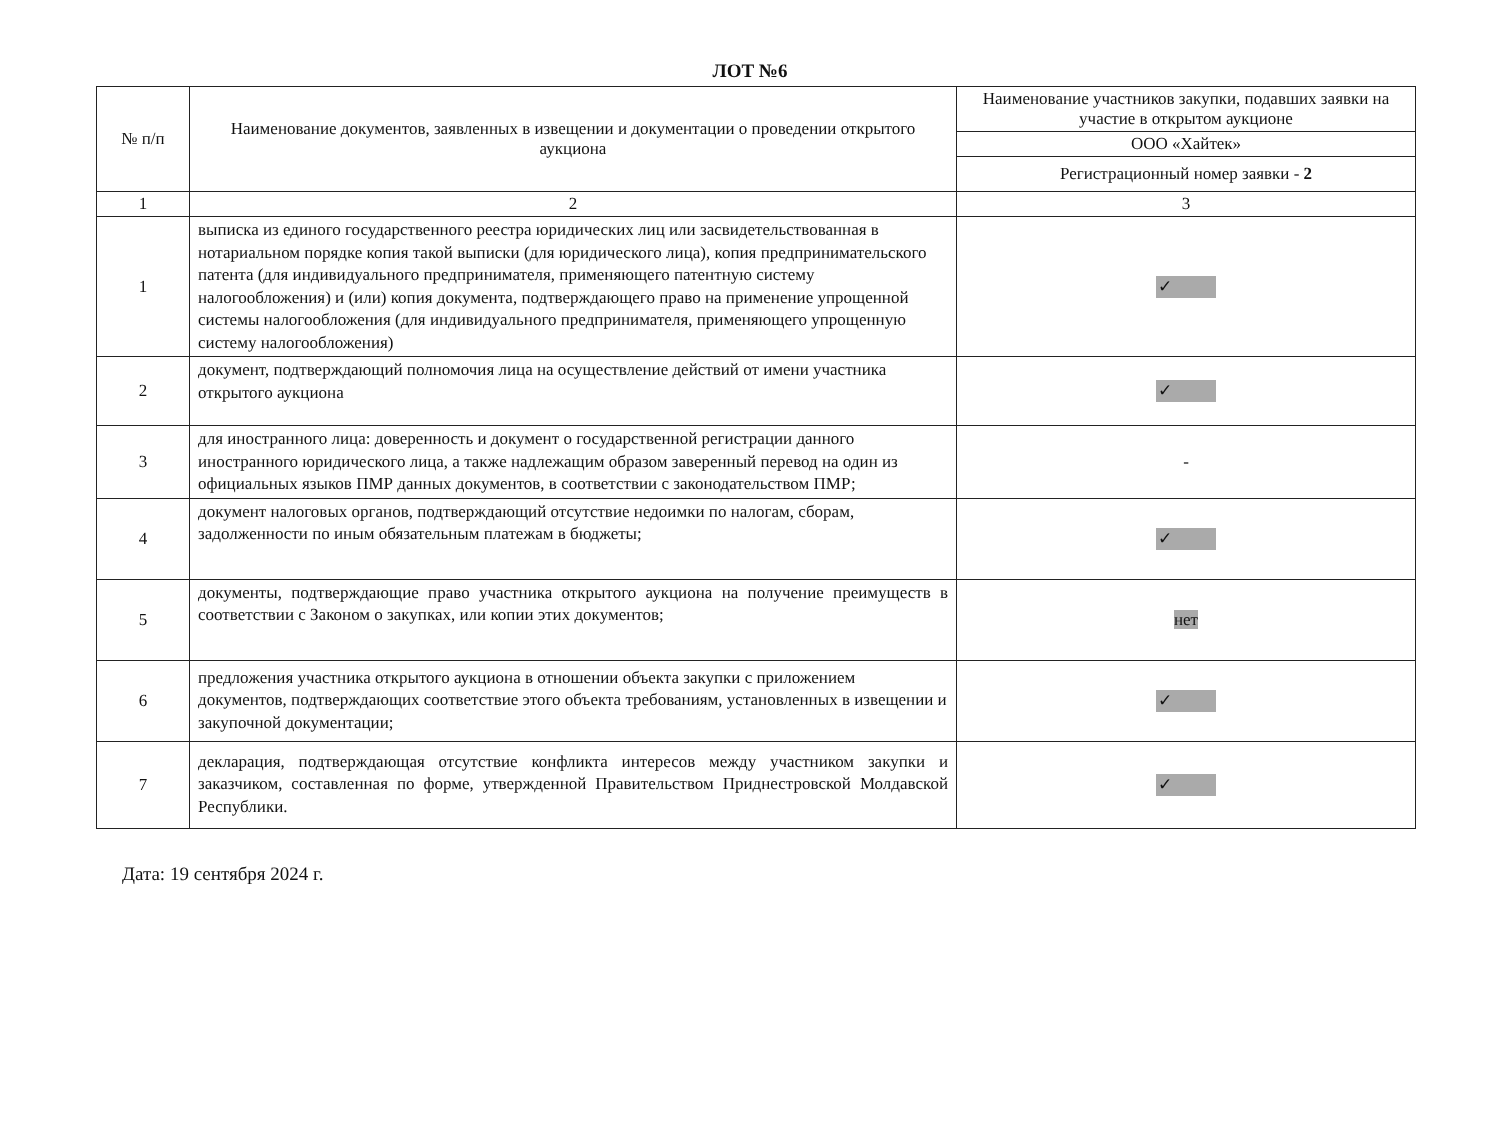ЛОТ №6
| № п/п | Наименование документов, заявленных в извещении и документации о проведении открытого аукциона | Наименование участников закупки, подавших заявки на участие в открытом аукционе |
| --- | --- | --- |
| | | ООО «Хайтек» |
| | | Регистрационный номер заявки - 2 |
| 1 | 2 | 3 |
| 1 | выписка из единого государственного реестра юридических лиц или засвидетельствованная в нотариальном порядке копия такой выписки (для юридического лица), копия предпринимательского патента (для индивидуального предпринимателя, применяющего патентную систему налогообложения) и (или) копия документа, подтверждающего право на применение упрощенной системы налогообложения (для индивидуального предпринимателя, применяющего упрощенную систему налогообложения) | ✓ |
| 2 | документ, подтверждающий полномочия лица на осуществление действий от имени участника открытого аукциона | ✓ |
| 3 | для иностранного лица: доверенность и документ о государственной регистрации данного иностранного юридического лица, а также надлежащим образом заверенный перевод на один из официальных языков ПМР данных документов, в соответствии с законодательством ПМР; | - |
| 4 | документ налоговых органов, подтверждающий отсутствие недоимки по налогам, сборам, задолженности по иным обязательным платежам в бюджеты; | ✓ |
| 5 | документы, подтверждающие право участника открытого аукциона на получение преимуществ в соответствии с Законом о закупках, или копии этих документов; | нет |
| 6 | предложения участника открытого аукциона в отношении объекта закупки с приложением документов, подтверждающих соответствие этого объекта требованиям, установленных в извещении и закупочной документации; | ✓ |
| 7 | декларация, подтверждающая отсутствие конфликта интересов между участником закупки и заказчиком, составленная по форме, утвержденной Правительством Приднестровской Молдавской Республики. | ✓ |
Дата: 19 сентября 2024 г.